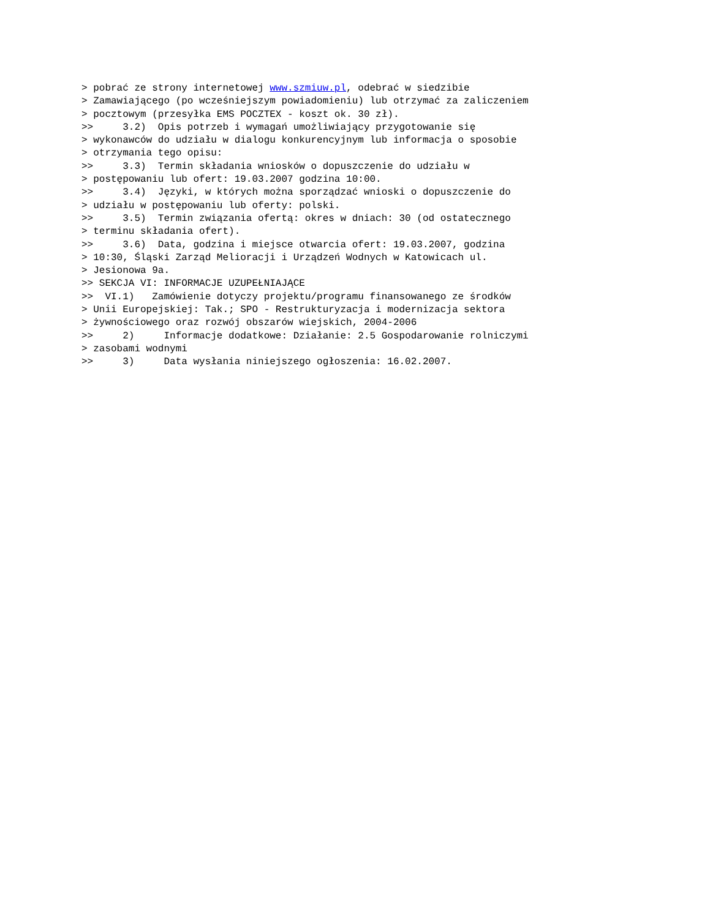> pobrać ze strony internetowej www.szmiuw.pl, odebrać w siedzibie
> Zamawiającego (po wcześniejszym powiadomieniu) lub otrzymać za zaliczeniem
> pocztowym (przesyłka EMS POCZTEX - koszt ok. 30 zł).
>>     3.2)  Opis potrzeb i wymagań umożliwiający przygotowanie się
> wykonawców do udziału w dialogu konkurencyjnym lub informacja o sposobie
> otrzymania tego opisu:
>>     3.3)  Termin składania wniosków o dopuszczenie do udziału w
> postępowaniu lub ofert: 19.03.2007 godzina 10:00.
>>     3.4)  Języki, w których można sporządzać wnioski o dopuszczenie do
> udziału w postępowaniu lub oferty: polski.
>>     3.5)  Termin związania ofertą: okres w dniach: 30 (od ostatecznego
> terminu składania ofert).
>>     3.6)  Data, godzina i miejsce otwarcia ofert: 19.03.2007, godzina
> 10:30, Śląski Zarząd Melioracji i Urządzeń Wodnych w Katowicach ul.
> Jesionowa 9a.
>> SEKCJA VI: INFORMACJE UZUPEŁNIAJĄCE
>>  VI.1)   Zamówienie dotyczy projektu/programu finansowanego ze środków
> Unii Europejskiej: Tak.; SPO - Restrukturyzacja i modernizacja sektora
> żywnościowego oraz rozwój obszarów wiejskich, 2004-2006
>>     2)     Informacje dodatkowe: Działanie: 2.5 Gospodarowanie rolniczymi
> zasobami wodnymi
>>     3)     Data wysłania niniejszego ogłoszenia: 16.02.2007.